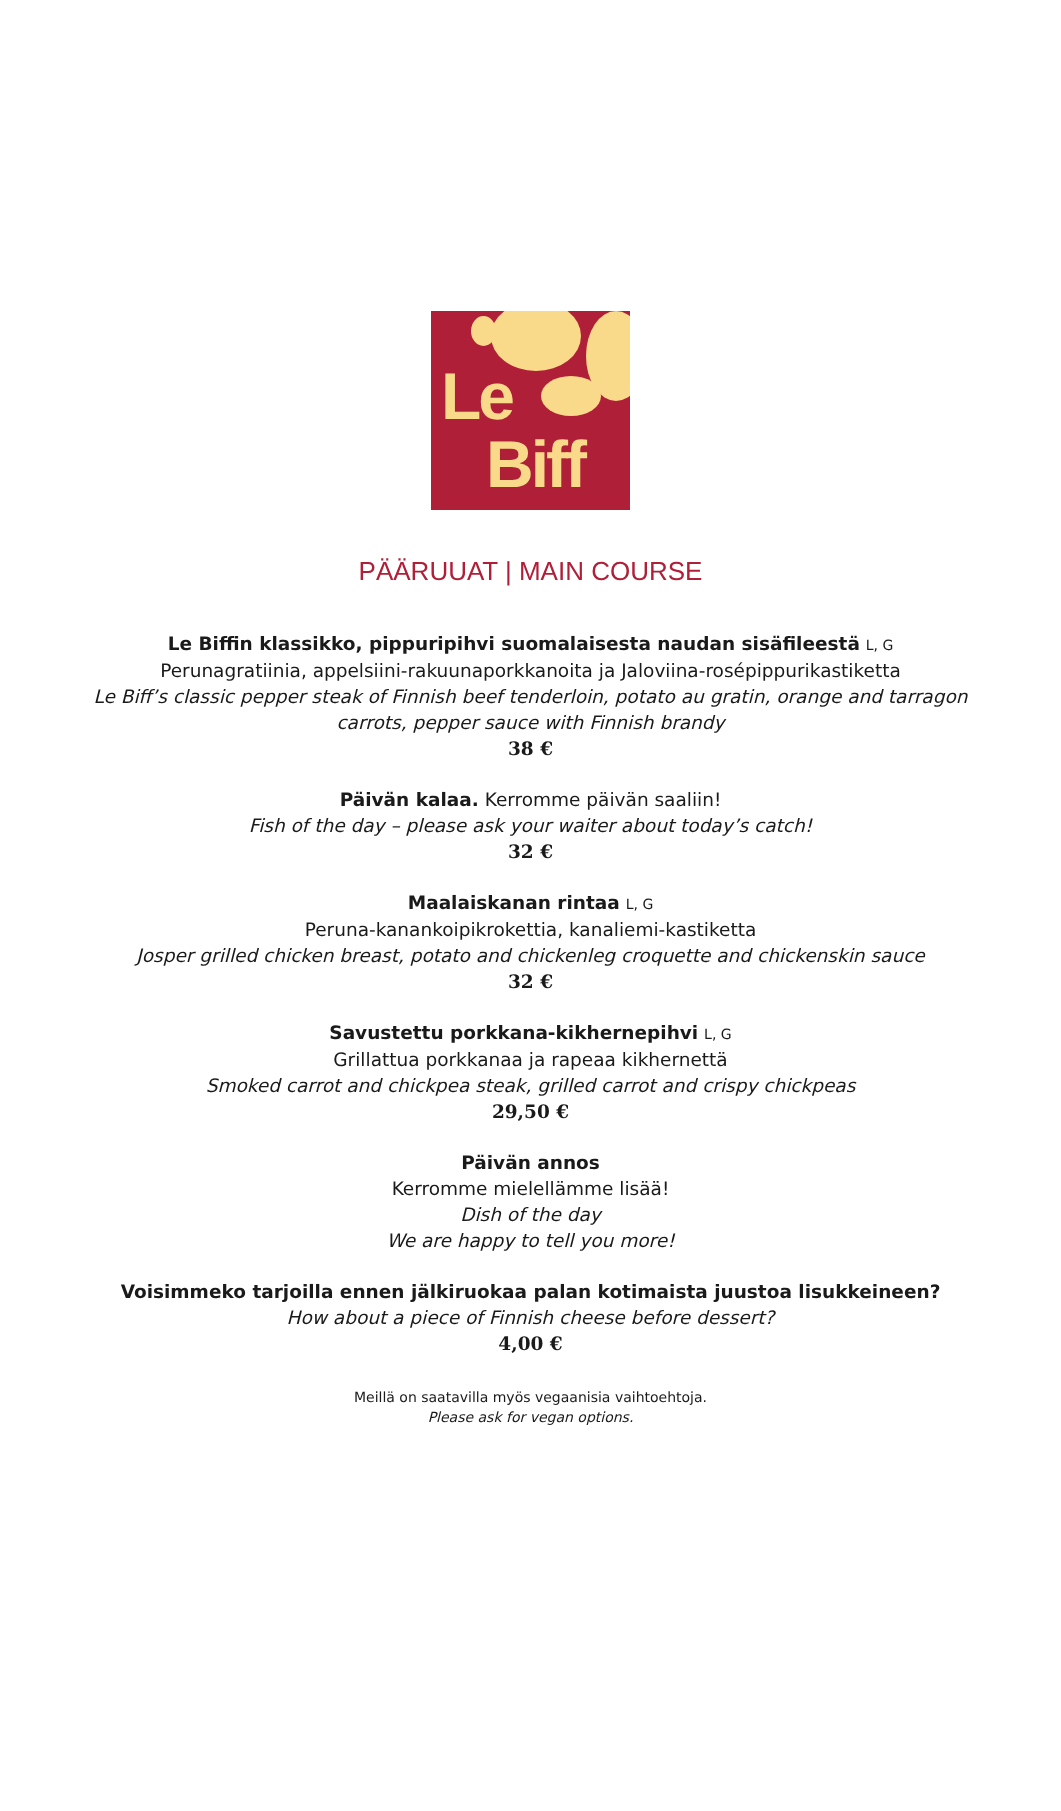Le
Biff
PÄÄRUUAT | MAIN COURSE
Le Biffin klassikko, pippuripihvi suomalaisesta naudan sisäfileestä L, G
Perunagratiinia, appelsiini-rakuunaporkkanoita ja Jaloviina-rosépippurikastiketta
Le Biff’s classic pepper steak of Finnish beef tenderloin, potato au gratin, orange and tarragon
carrots, pepper sauce with Finnish brandy
38 €
Päivän kalaa. Kerromme päivän saaliin!
Fish of the day – please ask your waiter about today’s catch!
32 €
Maalaiskanan rintaa L, G
Peruna-kanankoipikrokettia, kanaliemi-kastiketta
Josper grilled chicken breast, potato and chickenleg croquette and chickenskin sauce
32 €
Savustettu porkkana-kikhernepihvi L, G
Grillattua porkkanaa ja rapeaa kikhernettä
Smoked carrot and chickpea steak, grilled carrot and crispy chickpeas
29,50 €
Päivän annos
Kerromme mielellämme lisää!
Dish of the day
We are happy to tell you more!
Voisimmeko tarjoilla ennen jälkiruokaa palan kotimaista juustoa lisukkeineen?
How about a piece of Finnish cheese before dessert?
4,00 €
Meillä on saatavilla myös vegaanisia vaihtoehtoja.
Please ask for vegan options.